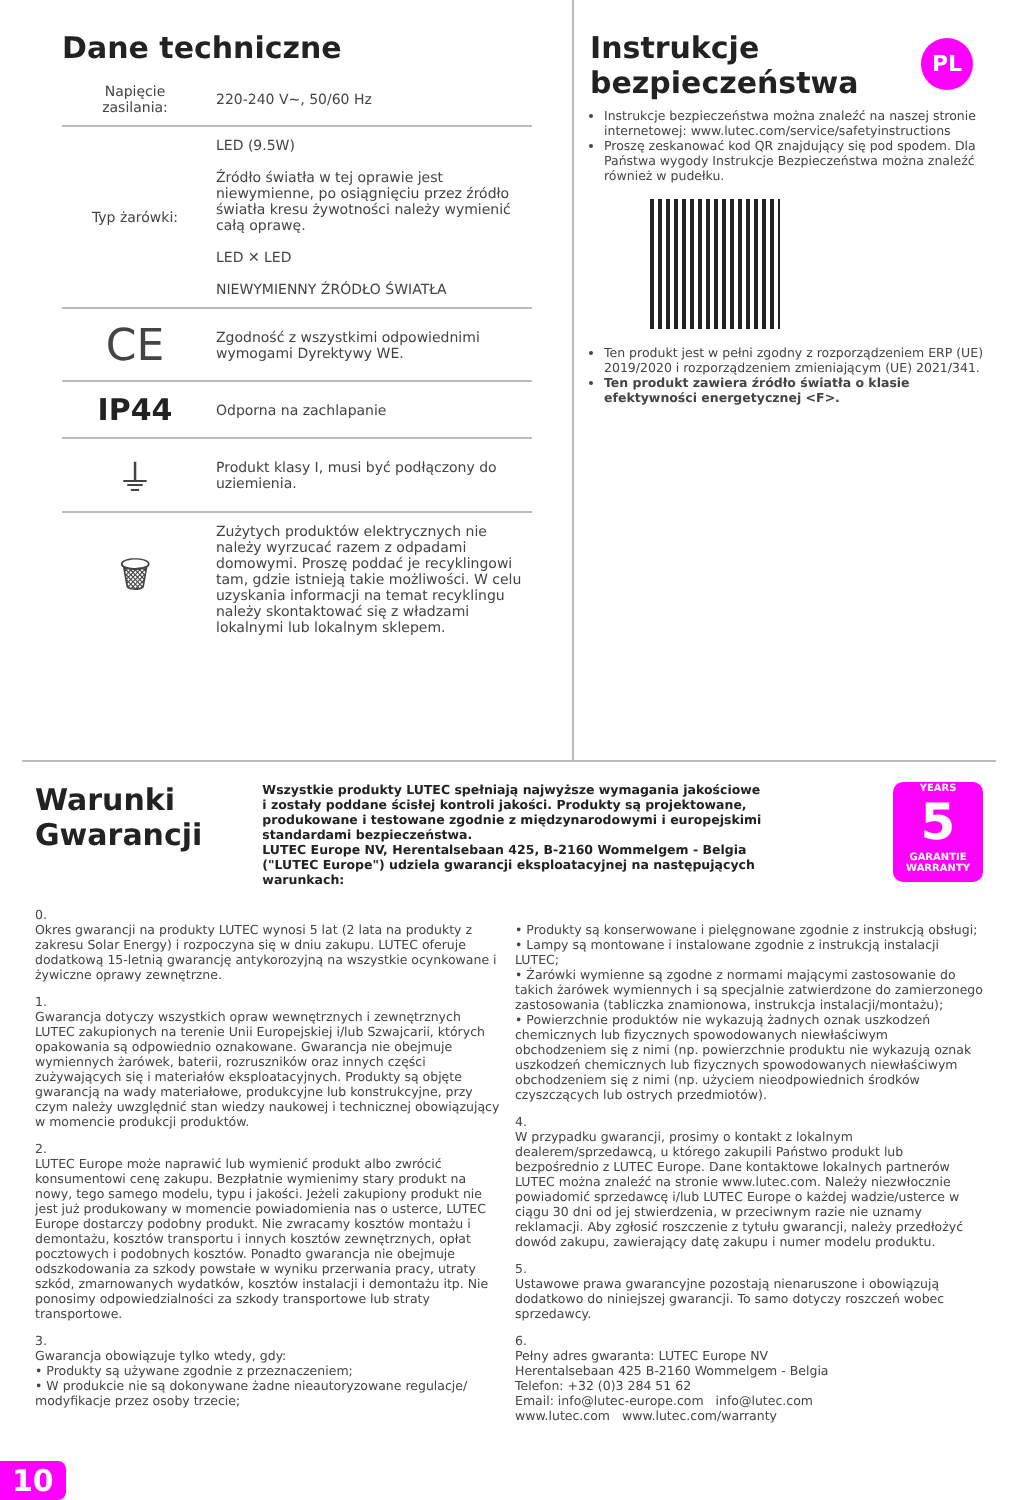PL
Dane techniczne
| Napięcie zasilania: | 220-240 V~, 50/60 Hz |
| Typ żarówki: | LED (9.5W) Źródło światła w tej oprawie jest niewymienne, po osiągnięciu przez źródło światła kresu żywotności należy wymienić całą oprawę. LED ✕ LED NIEWYMIENNY ŹRÓDŁO ŚWIATŁA |
| CE | Zgodność z wszystkimi odpowiednimi wymogami Dyrektywy WE. |
| IP44 | Odporna na zachlapanie |
| ⏚ | Produkt klasy I, musi być podłączony do uziemienia. |
| 🗑 | Zużytych produktów elektrycznych nie należy wyrzucać razem z odpadami domowymi. Proszę poddać je recyklingowi tam, gdzie istnieją takie możliwości. W celu uzyskania informacji na temat recyklingu należy skontaktować się z władzami lokalnymi lub lokalnym sklepem. |
Instrukcje
bezpieczeństwa
Instrukcje bezpieczeństwa można znaleźć na naszej stronie internetowej: www.lutec.com/service/safetyinstructions
Proszę zeskanować kod QR znajdujący się pod spodem. Dla Państwa wygody Instrukcje Bezpieczeństwa można znaleźć również w pudełku.
Ten produkt jest w pełni zgodny z rozporządzeniem ERP (UE) 2019/2020 i rozporządzeniem zmieniającym (UE) 2021/341.
Ten produkt zawiera źródło światła o klasie efektywności energetycznej <F>.
Warunki
Gwarancji
Wszystkie produkty LUTEC spełniają najwyższe wymagania jakościowe i zostały poddane ścisłej kontroli jakości. Produkty są projektowane, produkowane i testowane zgodnie z międzynarodowymi i europejskimi standardami bezpieczeństwa.
LUTEC Europe NV, Herentalsebaan 425, B-2160 Wommelgem - Belgia ("LUTEC Europe") udziela gwarancji eksploatacyjnej na następujących warunkach:
YEARS
5
GARANTIE WARRANTY
0.
Okres gwarancji na produkty LUTEC wynosi 5 lat (2 lata na produkty z zakresu Solar Energy) i rozpoczyna się w dniu zakupu. LUTEC oferuje dodatkową 15-letnią gwarancję antykorozyjną na wszystkie ocynkowane i żywiczne oprawy zewnętrzne.
1.
Gwarancja dotyczy wszystkich opraw wewnętrznych i zewnętrznych LUTEC zakupionych na terenie Unii Europejskiej i/lub Szwajcarii, których opakowania są odpowiednio oznakowane. Gwarancja nie obejmuje wymiennych żarówek, baterii, rozruszników oraz innych części zużywających się i materiałów eksploatacyjnych. Produkty są objęte gwarancją na wady materiałowe, produkcyjne lub konstrukcyjne, przy czym należy uwzględnić stan wiedzy naukowej i technicznej obowiązujący w momencie produkcji produktów.
2.
LUTEC Europe może naprawić lub wymienić produkt albo zwrócić konsumentowi cenę zakupu. Bezpłatnie wymienimy stary produkt na nowy, tego samego modelu, typu i jakości. Jeżeli zakupiony produkt nie jest już produkowany w momencie powiadomienia nas o usterce, LUTEC Europe dostarczy podobny produkt. Nie zwracamy kosztów montażu i demontażu, kosztów transportu i innych kosztów zewnętrznych, opłat pocztowych i podobnych kosztów. Ponadto gwarancja nie obejmuje odszkodowania za szkody powstałe w wyniku przerwania pracy, utraty szkód, zmarnowanych wydatków, kosztów instalacji i demontażu itp. Nie ponosimy odpowiedzialności za szkody transportowe lub straty transportowe.
3.
Gwarancja obowiązuje tylko wtedy, gdy:
• Produkty są używane zgodnie z przeznaczeniem;
• W produkcie nie są dokonywane żadne nieautoryzowane regulacje/ modyfikacje przez osoby trzecie;
• Produkty są konserwowane i pielęgnowane zgodnie z instrukcją obsługi;
• Lampy są montowane i instalowane zgodnie z instrukcją instalacji LUTEC;
• Żarówki wymienne są zgodne z normami mającymi zastosowanie do takich żarówek wymiennych i są specjalnie zatwierdzone do zamierzonego zastosowania (tabliczka znamionowa, instrukcja instalacji/montażu);
• Powierzchnie produktów nie wykazują żadnych oznak uszkodzeń chemicznych lub fizycznych spowodowanych niewłaściwym obchodzeniem się z nimi (np. powierzchnie produktu nie wykazują oznak uszkodzeń chemicznych lub fizycznych spowodowanych niewłaściwym obchodzeniem się z nimi (np. użyciem nieodpowiednich środków czyszczących lub ostrych przedmiotów).
4.
W przypadku gwarancji, prosimy o kontakt z lokalnym dealerem/sprzedawcą, u którego zakupili Państwo produkt lub bezpośrednio z LUTEC Europe. Dane kontaktowe lokalnych partnerów LUTEC można znaleźć na stronie www.lutec.com. Należy niezwłocznie powiadomić sprzedawcę i/lub LUTEC Europe o każdej wadzie/usterce w ciągu 30 dni od jej stwierdzenia, w przeciwnym razie nie uznamy reklamacji. Aby zgłosić roszczenie z tytułu gwarancji, należy przedłożyć dowód zakupu, zawierający datę zakupu i numer modelu produktu.
5.
Ustawowe prawa gwarancyjne pozostają nienaruszone i obowiązują dodatkowo do niniejszej gwarancji. To samo dotyczy roszczeń wobec sprzedawcy.
6.
Pełny adres gwaranta: LUTEC Europe NV
Herentalsebaan 425 B-2160 Wommelgem - Belgia
Telefon: +32 (0)3 284 51 62
Email: info@lutec-europe.com info@lutec.com
www.lutec.com www.lutec.com/warranty
10